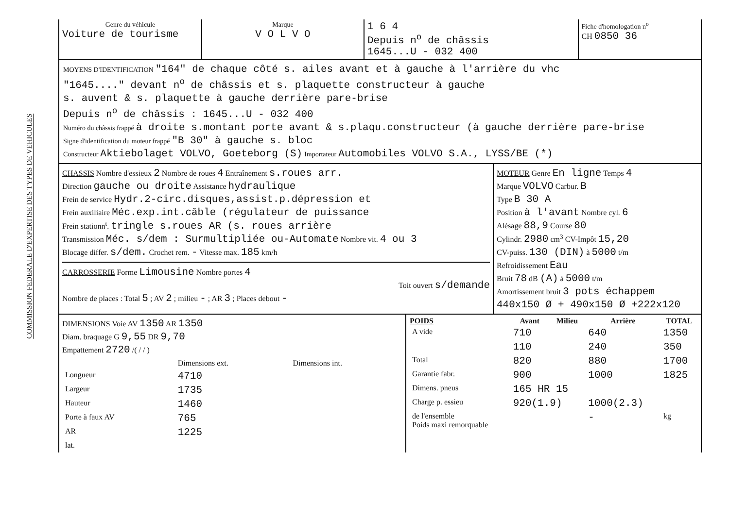COMMISSION FEDERALE D'EXPERTISE DES TYPES DE VEHICULES
| Genre du véhicule Voiture de tourisme | Marque V O L V O | 1 6 4 Depuis n<sup>o</sup> de châssis 1645...U - 032 400 | Fiche d'homologation n<sup>o</sup> CH 0850 36 |
MOYENS D'IDENTIFICATION "164" de chaque côté s. ailes avant et à gauche à l'arrière du vhc
"1645...." devant n<sup>o</sup> de châssis et s. plaquette constructeur à gauche
s. auvent & s. plaquette à gauche derrière pare-brise
Depuis n<sup>o</sup> de châssis : 1645...U - 032 400
Numéro du châssis frappé à droite s.montant porte avant & s.plaqu.constructeur (à gauche derrière pare-brise
Signe d'identification du moteur frappé "B 30" à gauche s. bloc
Constructeur Aktiebolaget VOLVO, Goeteborg (S) Importateur Automobiles VOLVO S.A., LYSS/BE (*)
| CHASSIS Nombre d'essieux 2 Nombre de roues 4 Entraînement s.roues arr. Direction gauche ou droite Assistance hydraulique Frein de service Hydr.2-circ.disques,assist.p.dépression et Frein auxiliaire Méc.exp.int.câble (régulateur de puissance Frein stationn<sup>t</sup>. tringle s.roues AR (s. roues arrière Transmission Méc. s/dem : Surmultipliée ou-Automate Nombre vit. 4 ou 3 Blocage differ. s/dem. Crochet rem. - Vitesse max. 185 km/h CARROSSERIE Forme Limousine Nombre portes 4 Toit ouvert s/demande Nombre de places : Total 5 ; AV 2 ; milieu - ; AR 3 ; Places debout - | MOTEUR Genre En ligne Temps 4 Marque VOLVO Carbur. B Type B 30 A Position à l'avant Nombre cyl. 6 Alésage 88,9 Course 80 Cylindr. 2980 cm<sup>3</sup> CV-Impôt 15,20 CV-puiss. 130 (DIN) à 5000 t/m Refroidissement Eau Bruit 78 dB (A) à 5000 t/m Amortissement bruit 3 pots échappem 440x150 Ø + 490x150 Ø +222x120 |
| DIMENSIONS Voie AV 1350 AR 1350 Diam. braquage G 9,55 DR 9,70 Empattement 2720 /( / / ) / / Dimensions ext. / Dimensions int. / / Longueur / 4710 / / / Largeur / 1735 / / / Hauteur / 1460 / / / Porte à faux AV / 765 / / / AR / 1225 / / / lat. / / / | / POIDS / Avant / Milieu / Arrière / TOTAL / / --- / --- / --- / --- / --- / / A vide / 710 / / 640 / 1350 / / / 110 / / 240 / 350 / / Total / 820 / / 880 / 1700 / / Garantie fabr. / 900 / / 1000 / 1825 / / Dimens. pneus / 165 HR 15 / / / / / Charge p. essieu / 920(1.9) / / 1000(2.3) / / / de l'ensemble Poids maxi remorquable / / / - / kg / |